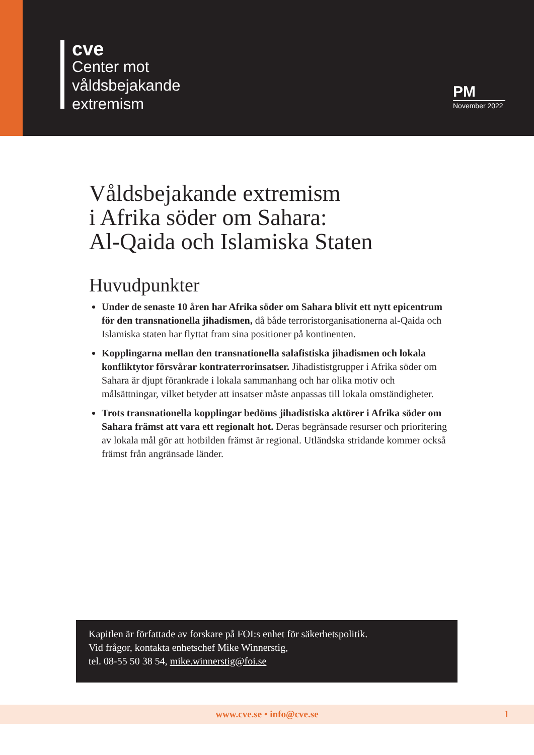cve
Center mot
våldsbejakande
extremism
PM
November 2022
Våldsbejakande extremism
i Afrika söder om Sahara:
Al-Qaida och Islamiska Staten
Huvudpunkter
Under de senaste 10 åren har Afrika söder om Sahara blivit ett nytt epicentrum för den transnationella jihadismen, då både terroristorganisationerna al-Qaida och Islamiska staten har flyttat fram sina positioner på kontinenten.
Kopplingarna mellan den transnationella salafistiska jihadismen och lokala konfliktytor försvårar kontraterrorinsatser. Jihadististgrupper i Afrika söder om Sahara är djupt förankrade i lokala sammanhang och har olika motiv och målsättningar, vilket betyder att insatser måste anpassas till lokala omständigheter.
Trots transnationella kopplingar bedöms jihadistiska aktörer i Afrika söder om Sahara främst att vara ett regionalt hot. Deras begränsade resurser och prioritering av lokala mål gör att hotbilden främst är regional. Utländska stridande kommer också främst från angränsade länder.
Kapitlen är författade av forskare på FOI:s enhet för säkerhetspolitik.
Vid frågor, kontakta enhetschef Mike Winnerstig,
tel. 08-55 50 38 54, mike.winnerstig@foi.se
www.cve.se • info@cve.se 1